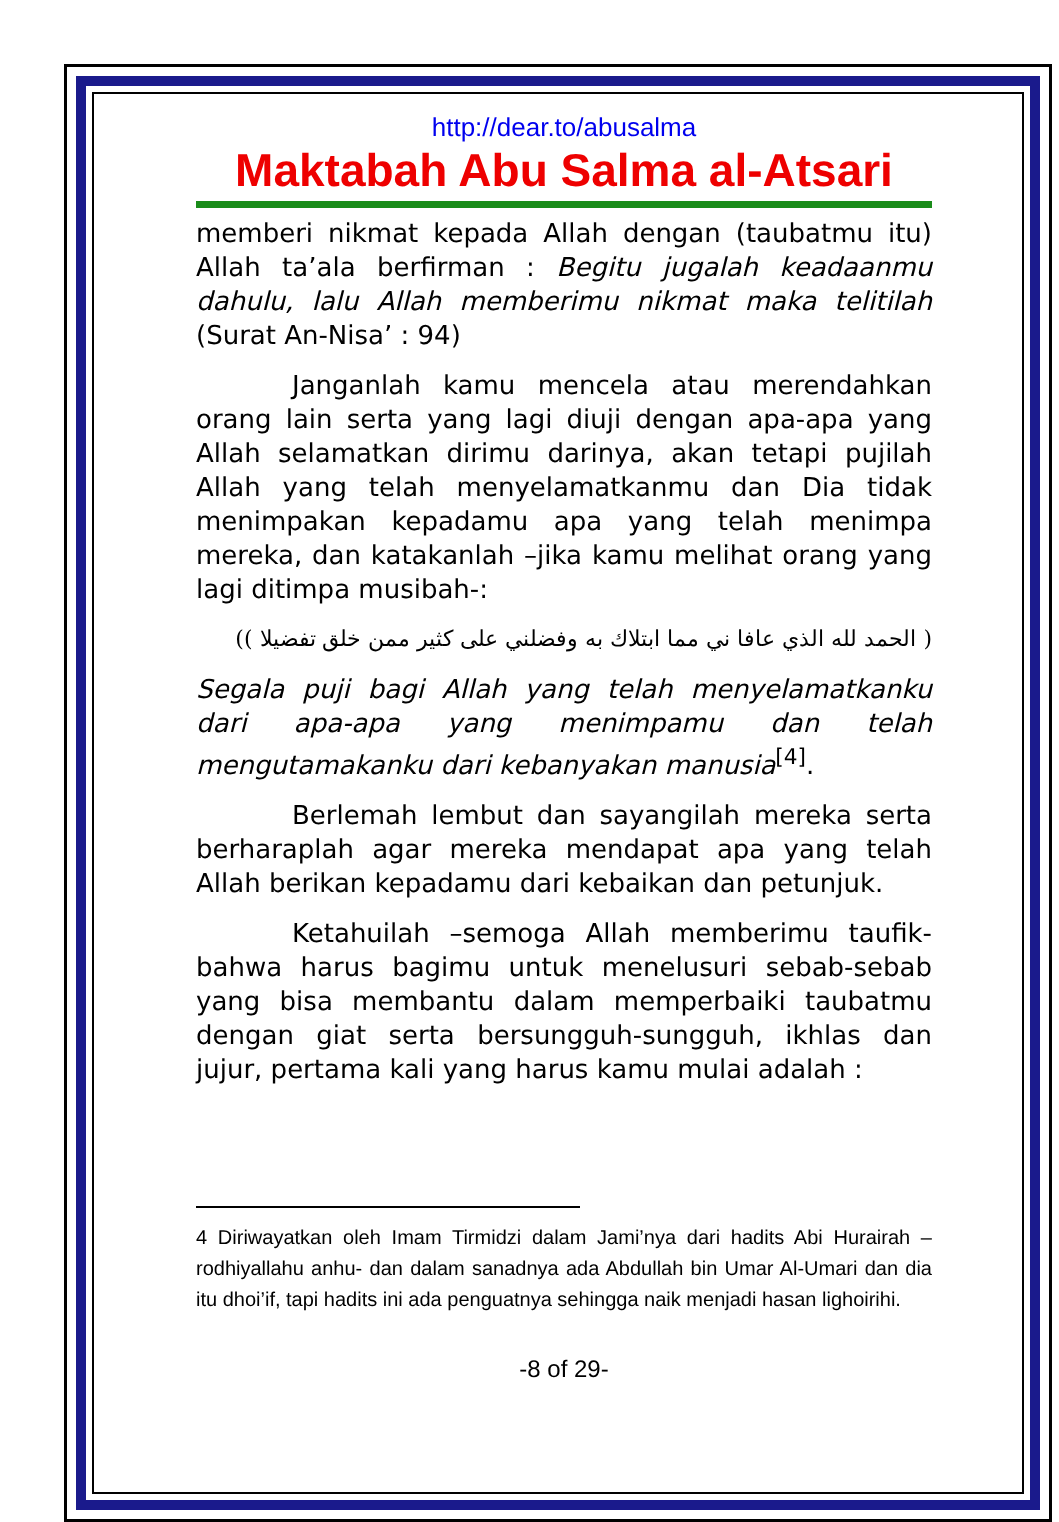http://dear.to/abusalma
Maktabah Abu Salma al-Atsari
memberi nikmat kepada Allah dengan (taubatmu itu) Allah ta’ala berfirman : Begitu jugalah keadaanmu dahulu, lalu Allah memberimu nikmat maka telitilah (Surat An-Nisa’ : 94)
Janganlah kamu mencela atau merendahkan orang lain serta yang lagi diuji dengan apa-apa yang Allah selamatkan dirimu darinya, akan tetapi pujilah Allah yang telah menyelamatkanmu dan Dia tidak menimpakan kepadamu apa yang telah menimpa mereka, dan katakanlah –jika kamu melihat orang yang lagi ditimpa musibah-:
( الحمد لله الذي عافا ني مما ابتلاك به وفضلني على كثير ممن خلق تفضيلا ))
Segala puji bagi Allah yang telah menyelamatkanku dari apa-apa yang menimpamu dan telah mengutamakanku dari kebanyakan manusia<sup>[4]</sup>.
Berlemah lembut dan sayangilah mereka serta berharaplah agar mereka mendapat apa yang telah Allah berikan kepadamu dari kebaikan dan petunjuk.
Ketahuilah –semoga Allah memberimu taufik-bahwa harus bagimu untuk menelusuri sebab-sebab yang bisa membantu dalam memperbaiki taubatmu dengan giat serta bersungguh-sungguh, ikhlas dan jujur, pertama kali yang harus kamu mulai adalah :
4 Diriwayatkan oleh Imam Tirmidzi dalam Jami’nya dari hadits Abi Hurairah –rodhiyallahu anhu- dan dalam sanadnya ada Abdullah bin Umar Al-Umari dan dia itu dhoi’if, tapi hadits ini ada penguatnya sehingga naik menjadi hasan lighoirihi.
-8 of 29-